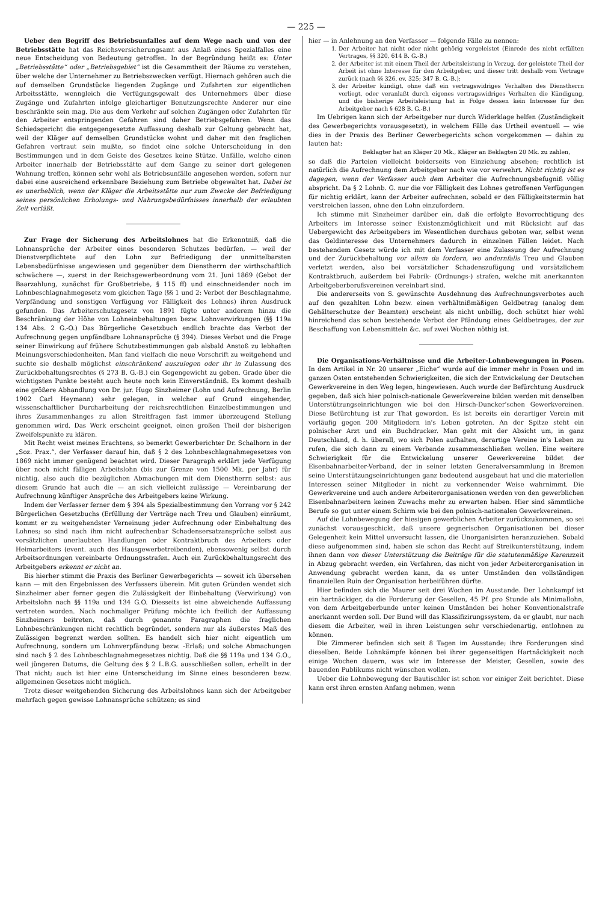— 225 —
Ueber den Begriff des Betriebsunfalles auf dem Wege nach und von der Betriebsstätte hat das Reichsversicherungsamt aus Anlaß eines Spezialfalles eine neue Entscheidung von Bedeutung getroffen. In der Begründung heißt es: Unter „Betriebsstätte“ oder „Betriebsgebiet“ ist die Gesammtheit der Räume zu verstehen, über welche der Unternehmer zu Betriebszwecken verfügt. Hiernach gehören auch die auf demselben Grundstücke liegenden Zugänge und Zufahrten zur eigentlichen Arbeitsstätte, wenngleich die Verfügungsgewalt des Unternehmers über diese Zugänge und Zufahrten infolge gleichartiger Benutzungsrechte Anderer nur eine beschränkte sein mag. Die aus dem Verkehr auf solchen Zugängen oder Zufahrten für den Arbeiter entspringenden Gefahren sind daher Betriebsgefahren. Wenn das Schiedsgericht die entgegengesetzte Auffassung deshalb zur Geltung gebracht hat, weil der Kläger auf demselben Grundstücke wohnt und daher mit den fraglichen Gefahren vertraut sein mußte, so findet eine solche Unterscheidung in den Bestimmungen und in dem Geiste des Gesetzes keine Stütze. Unfälle, welche einen Arbeiter innerhalb der Betriebsstätte auf dem Gange zu seiner dort gelegenen Wohnung treffen, können sehr wohl als Betriebsunfälle angesehen werden, sofern nur dabei eine ausreichend erkennbare Beziehung zum Betriebe obgewaltet hat. Dabei ist es unerheblich, wenn der Kläger die Arbeitsstätte nur zum Zwecke der Befriedigung seines persönlichen Erholungs- und Nahrungsbedürfnisses innerhalb der erlaubten Zeit verläßt.
Zur Frage der Sicherung des Arbeitslohnes hat die Erkenntniß, daß die Lohnansprüche der Arbeiter eines besonderen Schutzes bedürfen, — weil der Dienstverpflichtete auf den Lohn zur Befriedigung der unmittelbarsten Lebensbedürfnisse angewiesen und gegenüber dem Dienstherrn der wirthschaftlich schwächere —, zuerst in der Reichsgewerbeordnung vom 21. Juni 1869 (Gebot der Baarzahlung, zunächst für Großbetriebe, § 115 ff) und einschneidender noch im Lohnbeschlagnahmegesetz vom gleichen Tage (§§ 1 und 2: Verbot der Beschlagnahme, Verpfändung und sonstigen Verfügung vor Fälligkeit des Lohnes) ihren Ausdruck gefunden. Das Arbeiterschutzgesetz von 1891 fügte unter anderem hinzu die Beschränkung der Höhe von Lohneinbehaltungen bezw. Lohnverwirkungen (§§ 119a 134 Abs. 2 G.-O.) Das Bürgerliche Gesetzbuch endlich brachte das Verbot der Aufrechnung gegen unpfändbare Lohnansprüche (§ 394). Dieses Verbot und die Frage seiner Einwirkung auf frühere Schutzbestimmungen gab alsbald Anstoß zu lebhaften Meinungsverschiedenheiten. Man fand vielfach die neue Vorschrift zu weitgehend und suchte sie deshalb möglichst einschränkend auszulegen oder ihr in Zulassung des Zurückbehaltungsrechtes (§ 273 B. G.-B.) ein Gegengewicht zu geben. Grade über die wichtigsten Punkte besteht auch heute noch kein Einverständniß. Es kommt deshalb eine größere Abhandlung von Dr. jur. Hugo Sinzheimer (Lohn und Aufrechnung, Berlin 1902 Carl Heymann) sehr gelegen, in welcher auf Grund eingehender, wissenschaftlicher Durcharbeitung der reichsrechtlichen Einzelbestimmungen und ihres Zusammenhanges zu allen Streitfragen fast immer überzeugend Stellung genommen wird. Das Werk erscheint geeignet, einen großen Theil der bisherigen Zweifelspunkte zu klären.
Mit Recht weist meines Erachtens, so bemerkt Gewerberichter Dr. Schalhorn in der „Soz. Prax.“, der Verfasser darauf hin, daß § 2 des Lohnbeschlagnahmegesetzes von 1869 nicht immer genügend beachtet wird. Dieser Paragraph erklärt jede Verfügung über noch nicht fälligen Arbeitslohn (bis zur Grenze von 1500 Mk. per Jahr) für nichtig, also auch die bezüglichen Abmachungen mit dem Dienstherrn selbst: aus diesem Grunde hat auch die — an sich vielleicht zulässige — Vereinbarung der Aufrechnung künftiger Ansprüche des Arbeitgebers keine Wirkung.
Indem der Verfasser ferner dem § 394 als Spezialbestimmung den Vorrang vor § 242 Bürgerlichen Gesetzbuchs (Erfüllung der Verträge nach Treu und Glauben) einräumt, kommt er zu weitgehendster Verneinung jeder Aufrechnung oder Einbehaltung des Lohnes; so sind nach ihm nicht aufrechenbar Schadensersatzansprüche selbst aus vorsätzlichen unerlaubten Handlungen oder Kontraktbruch des Arbeiters oder Heimarbeiters (event. auch des Hausgewerbetreibenden), ebensowenig selbst durch Arbeitsordnungen vereinbarte Ordnungsstrafen. Auch ein Zurückbehaltungsrecht des Arbeitgebers erkennt er nicht an.
Bis hierher stimmt die Praxis des Berliner Gewerbegerichts — soweit ich übersehen kann — mit den Ergebnissen des Verfassers überein. Mit guten Gründen wendet sich Sinzheimer aber ferner gegen die Zulässigkeit der Einbehaltung (Verwirkung) von Arbeitslohn nach §§ 119a und 134 G.O. Diesseits ist eine abweichende Auffassung vertreten worden. Nach nochmaliger Prüfung möchte ich freilich der Auffassung Sinzheimers beitreten, daß durch genannte Paragraphen die fraglichen Lohnbeschränkungen nicht rechtlich begründet, sondern nur als äußerstes Maß des Zulässigen begrenzt werden sollten. Es handelt sich hier nicht eigentlich um Aufrechnung, sondern um Lohnverpfändung bezw. -Erlaß; und solche Abmachungen sind nach § 2 des Lohnbeschlagnahmegesetzes nichtig. Daß die §§ 119a und 134 G.O., weil jüngeren Datums, die Geltung des § 2 L.B.G. ausschließen sollen, erhellt in der That nicht; auch ist hier eine Unterscheidung im Sinne eines besonderen bezw. allgemeinen Gesetzes nicht möglich.
Trotz dieser weitgehenden Sicherung des Arbeitslohnes kann sich der Arbeitgeber mehrfach gegen gewisse Lohnansprüche schützen; es sind
hier — in Anlehnung an den Verfasser — folgende Fälle zu nennen:
1. Der Arbeiter hat nicht oder nicht gehörig vorgeleistet (Einrede des nicht erfüllten Vertrages, §§ 320, 614 B. G.-B.)
2. der Arbeiter ist mit einem Theil der Arbeitsleistung in Verzug, der geleistete Theil der Arbeit ist ohne Interesse für den Arbeitgeber, und dieser tritt deshalb vom Vertrage zurück (nach §§ 326, ev. 325; 347 B. G.-B.);
3. der Arbeiter kündigt, ohne daß ein vertragswidriges Verhalten des Dienstherrn vorliegt, oder veranlaßt durch eigenes vertragswidriges Verhalten die Kündigung, und die bisherige Arbeitsleistung hat in Folge dessen kein Interesse für den Arbeitgeber nach § 628 B. G.-B.)
Im Uebrigen kann sich der Arbeitgeber nur durch Widerklage helfen (Zuständigkeit des Gewerbegerichts vorausgesetzt), in welchem Fälle das Urtheil eventuell — wie dies in der Praxis des Berliner Gewerbegerichts schon vorgekommen — dahin zu lauten hat:
Beklagter hat an Kläger 20 Mk., Kläger an Beklagten 20 Mk. zu zahlen,
so daß die Parteien vielleicht beiderseits von Einziehung absehen; rechtlich ist natürlich die Aufrechnung dem Arbeitgeber nach wie vor verwehrt. Nicht richtig ist es dagegen, wenn der Verfasser auch dem Arbeiter die Aufrechnungsbefugniß völlig abspricht. Da § 2 Lohnb. G. nur die vor Fälligkeit des Lohnes getroffenen Verfügungen für nichtig erklärt, kann der Arbeiter aufrechnen, sobald er den Fälligkeitstermin hat verstreichen lassen, ohne den Lohn einzufordern.
Ich stimme mit Sinzheimer darüber ein, daß die erfolgte Bevorrechtigung des Arbeiters im Interesse seiner Existenzmöglichkeit und mit Rücksicht auf das Uebergewicht des Arbeitgebers im Wesentlichen durchaus geboten war, selbst wenn das Geldinteresse des Unternehmers dadurch in einzelnen Fällen leidet. Nach bestehendem Gesetz würde ich mit dem Verfasser eine Zulassung der Aufrechnung und der Zurückbehaltung vor allem da fordern, wo andernfalls Treu und Glauben verletzt werden, also bei vorsätzlicher Schadenszufügung und vorsätzlichem Kontraktbruch, außerdem bei Fabrik- (Ordnungs-) strafen, welche mit anerkannten Arbeitgeberberufsvereinen vereinbart sind.
Die andererseits von S. gewünschte Ausdehnung des Aufrechnungsverbotes auch auf den gezahlten Lohn bezw. einen verhältnißmäßigen Geldbetrag (analog dem Gehälterschutze der Beamten) erscheint als nicht unbillig, doch schützt hier wohl hinreichend das schon bestehende Verbot der Pfändung eines Geldbetrages, der zur Beschaffung von Lebensmitteln &c. auf zwei Wochen nöthig ist.
Die Organisations-Verhältnisse und die Arbeiter-Lohnbewegungen in Posen. In dem Artikel in Nr. 20 unserer „Eiche“ wurde auf die immer mehr in Posen und im ganzen Osten entstehenden Schwierigkeiten, die sich der Entwickelung der Deutschen Gewerkvereine in den Weg legen, hingewiesen. Auch wurde der Befürchtung Ausdruck gegeben, daß sich hier polnisch-nationale Gewerkvereine bilden werden mit denselben Unterstützungseinrichtungen wie bei den Hirsch-Duncker'schen Gewerkvereinen. Diese Befürchtung ist zur That geworden. Es ist bereits ein derartiger Verein mit vorläufig gegen 200 Mitgliedern in's Leben getreten. An der Spitze steht ein polnischer Arzt und ein Buchdrucker. Man geht mit der Absicht um, in ganz Deutschland, d. h. überall, wo sich Polen aufhalten, derartige Vereine in's Leben zu rufen, die sich dann zu einem Verbande zusammenschließen wollen. Eine weitere Schwierigkeit für die Entwickelung unserer Gewerkvereine bildet der Eisenbahnarbeiter-Verband, der in seiner letzten Generalversammlung in Bremen seine Unterstützungseinrichtungen ganz bedeutend ausgebaut hat und die materiellen Interessen seiner Mitglieder in nicht zu verkennender Weise wahrnimmt. Die Gewerkvereine und auch andere Arbeiterorganisationen werden von den gewerblichen Eisenbahnarbeitern keinen Zuwachs mehr zu erwarten haben. Hier sind sämmtliche Berufe so gut unter einem Schirm wie bei den polnisch-nationalen Gewerkvereinen.
Auf die Lohnbewegung der hiesigen gewerblichen Arbeiter zurückzukommen, so sei zunächst vorausgeschickt, daß unsere gegnerischen Organisationen bei dieser Gelegenheit kein Mittel unversucht lassen, die Unorganisirten heranzuziehen. Sobald diese aufgenommen sind, haben sie schon das Recht auf Streikunterstützung, indem ihnen dann von dieser Unterstützung die Beiträge für die statutenmäßige Karenzzeit in Abzug gebracht werden, ein Verfahren, das nicht von jeder Arbeiterorganisation in Anwendung gebracht werden kann, da es unter Umständen den vollständigen finanziellen Ruin der Organisation herbeiführen dürfte.
Hier befinden sich die Maurer seit drei Wochen im Ausstande. Der Lohnkampf ist ein hartnäckiger, da die Forderung der Gesellen, 45 Pf. pro Stunde als Minimallohn, von dem Arbeitgeberbunde unter keinen Umständen bei hoher Konventionalstrafe anerkannt werden soll. Der Bund will das Klassifizirungssystem, da er glaubt, nur nach diesem die Arbeiter, weil in ihren Leistungen sehr verschiedenartig, entlohnen zu können.
Die Zimmerer befinden sich seit 8 Tagen im Ausstande; ihre Forderungen sind dieselben. Beide Lohnkämpfe können bei ihrer gegenseitigen Hartnäckigkeit noch einige Wochen dauern, was wir im Interesse der Meister, Gesellen, sowie des bauenden Publikums nicht wünschen wollen.
Ueber die Lohnbewegung der Bautischler ist schon vor einiger Zeit berichtet. Diese kann erst ihren ernsten Anfang nehmen, wenn